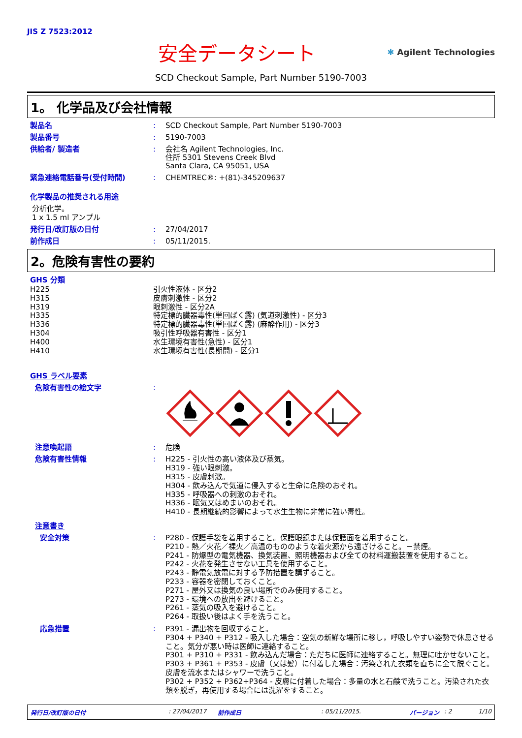JIS Z 7523:2012
安全データシート
✱ Agilent Technologies
SCD Checkout Sample, Part Number 5190-7003
1。 化学品及び会社情報
製品名 : SCD Checkout Sample, Part Number 5190-7003
製品番号 : 5190-7003
供給者/ 製造者 : 会社名 Agilent Technologies, Inc.
住所 5301 Stevens Creek Blvd
Santa Clara, CA 95051, USA
緊急連絡電話番号(受付時間) : CHEMTREC®: +(81)-345209637
化学製品の推奨される用途
分析化学。
1 x 1.5 ml アンプル
発行日/改訂版の日付 : 27/04/2017
前作成日 : 05/11/2015.
2。危険有害性の要約
GHS 分類
H225 引火性液体 - 区分2
H315 皮膚刺激性 - 区分2
H319 眼刺激性 - 区分2A
H335 特定標的臓器毒性(単回ばく露) (気道刺激性) - 区分3
H336 特定標的臓器毒性(単回ばく露) (麻酔作用) - 区分3
H304 吸引性呼吸器有害性 - 区分1
H400 水生環境有害性(急性) - 区分1
H410 水生環境有害性(長期間) - 区分1
GHS ラベル要素
危険有害性の絵文字 :
注意喚起語 : 危険
危険有害性情報 :
H225 - 引火性の高い液体及び蒸気。
H319 - 強い眼刺激。
H315 - 皮膚刺激。
H304 - 飲み込んで気道に侵入すると生命に危険のおそれ。
H335 - 呼吸器への刺激のおそれ。
H336 - 眠気又はめまいのおそれ。
H410 - 長期継続的影響によって水生生物に非常に強い毒性。
注意書き
安全対策 :
P280 - 保護手袋を着用すること。保護眼鏡または保護面を着用すること。
P210 - 熱／火花／裸火／高温のもののような着火源から遠ざけること。－禁煙。
P241 - 防爆型の電気機器、換気装置、照明機器および全ての材料運搬装置を使用すること。
P242 - 火花を発生させない工具を使用すること。
P243 - 静電気放電に対する予防措置を講ずること。
P233 - 容器を密閉しておくこと。
P271 - 屋外又は換気の良い場所でのみ使用すること。
P273 - 環境への放出を避けること。
P261 - 蒸気の吸入を避けること。
P264 - 取扱い後はよく手を洗うこと。
応急措置 :
P391 - 漏出物を回収すること。
P304 + P340 + P312 - 吸入した場合：空気の新鮮な場所に移し，呼吸しやすい姿勢で休息させること。気分が悪い時は医師に連絡すること。
P301 + P310 + P331 - 飲み込んだ場合：ただちに医師に連絡すること。無理に吐かせないこと。
P303 + P361 + P353 - 皮膚（又は髪）に付着した場合：汚染された衣類を直ちに全て脱ぐこと。皮膚を流水またはシャワーで洗うこと。
P302 + P352 + P362+P364 - 皮膚に付着した場合：多量の水と石鹸で洗うこと。汚染された衣類を脱ぎ，再使用する場合には洗濯をすること。
発行日/改訂版の日付: 27/04/2017 前作成日: 05/11/2015. バージョン: 2 1/10